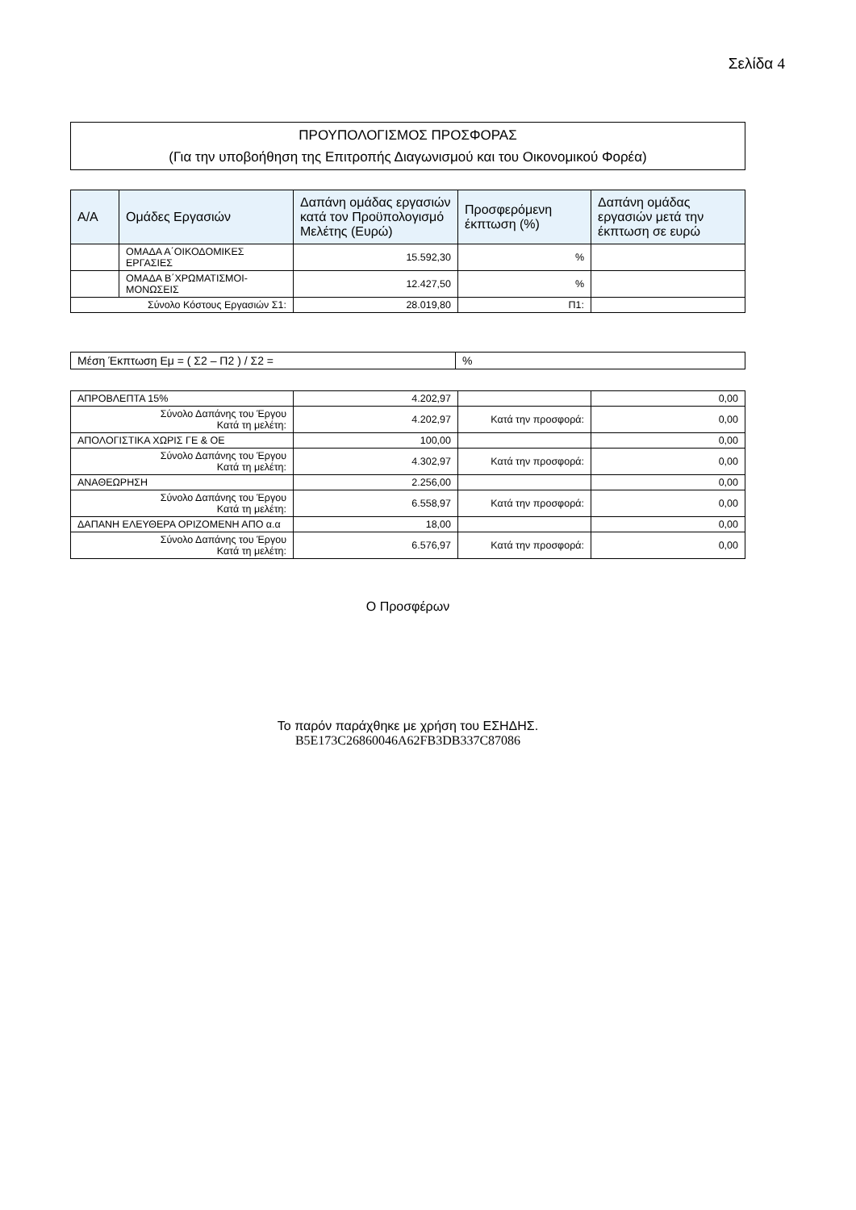Σελίδα 4
ΠΡΟΥΠΟΛΟΓΙΣΜΟΣ ΠΡΟΣΦΟΡΑΣ
(Για την υποβοήθηση της Επιτροπής Διαγωνισμού και του Οικονομικού Φορέα)
| Α/Α | Ομάδες Εργασιών | Δαπάνη ομάδας εργασιών κατά τον Προϋπολογισμό Μελέτης (Ευρώ) | Προσφερόμενη έκπτωση (%) | Δαπάνη ομάδας εργασιών μετά την έκπτωση σε ευρώ |
| --- | --- | --- | --- | --- |
| | ΟΜΑΔΑ Α΄ΟΙΚΟΔΟΜΙΚΕΣ ΕΡΓΑΣΙΕΣ | 15.592,30 | % | |
| | ΟΜΑΔΑ Β΄ΧΡΩΜΑΤΙΣΜΟΙ-ΜΟΝΩΣΕΙΣ | 12.427,50 | % | |
| Σύνολο Κόστους Εργασιών Σ1: | | 28.019,80 | Π1: | |
| Μέση Έκπτωση Εμ = ( Σ2 – Π2 ) / Σ2 = | % |
| ΑΠΡΟΒΛΕΠΤΑ 15% | 4.202,97 | | 0,00 |
| Σύνολο Δαπάνης του Έργου Κατά τη μελέτη: | 4.202,97 | Κατά την προσφορά: | 0,00 |
| ΑΠΟΛΟΓΙΣΤΙΚΑ ΧΩΡΙΣ ΓΕ & ΟΕ | 100,00 | | 0,00 |
| Σύνολο Δαπάνης του Έργου Κατά τη μελέτη: | 4.302,97 | Κατά την προσφορά: | 0,00 |
| ΑΝΑΘΕΩΡΗΣΗ | 2.256,00 | | 0,00 |
| Σύνολο Δαπάνης του Έργου Κατά τη μελέτη: | 6.558,97 | Κατά την προσφορά: | 0,00 |
| ΔΑΠΑΝΗ ΕΛΕΥΘΕΡΑ ΟΡΙΖΟΜΕΝΗ ΑΠΟ α.α | 18,00 | | 0,00 |
| Σύνολο Δαπάνης του Έργου Κατά τη μελέτη: | 6.576,97 | Κατά την προσφορά: | 0,00 |
Ο Προσφέρων
Το παρόν παράχθηκε με χρήση του ΕΣΗΔΗΣ.
B5E173C26860046A62FB3DB337C87086